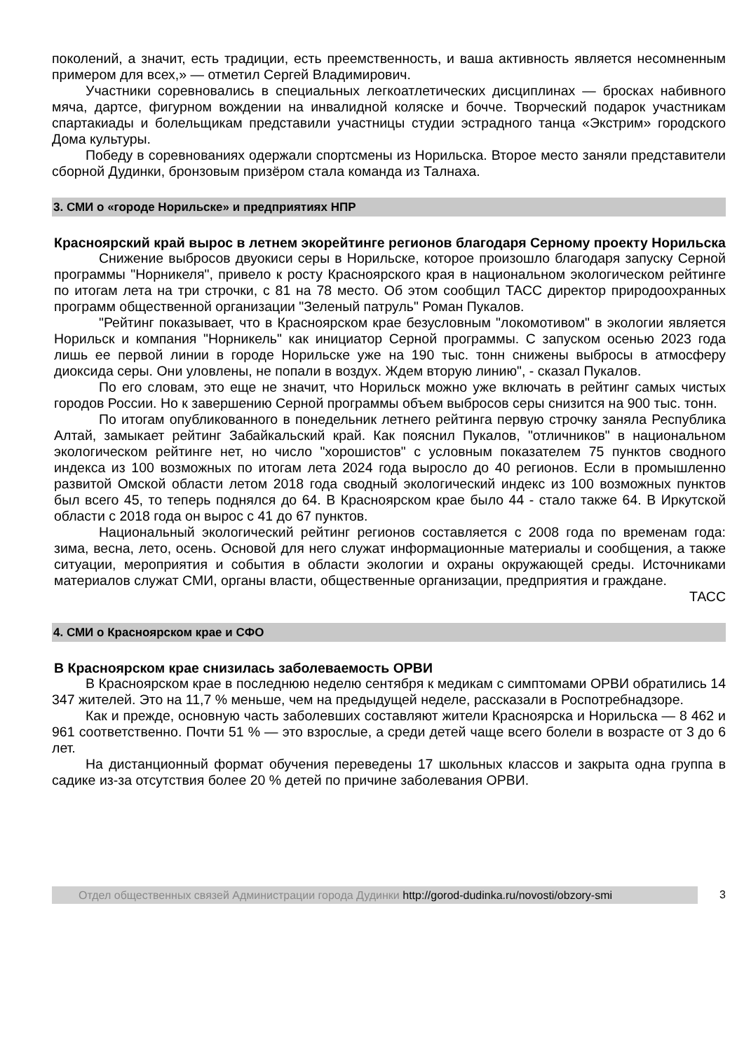поколений, а значит, есть традиции, есть преемственность, и ваша активность является несомненным примером для всех,» — отметил Сергей Владимирович.
Участники соревновались в специальных легкоатлетических дисциплинах — бросках набивного мяча, дартсе, фигурном вождении на инвалидной коляске и бочче. Творческий подарок участникам спартакиады и болельщикам представили участницы студии эстрадного танца «Экстрим» городского Дома культуры.
Победу в соревнованиях одержали спортсмены из Норильска. Второе место заняли представители сборной Дудинки, бронзовым призёром стала команда из Талнаха.
3. СМИ о «городе Норильске» и предприятиях НПР
Красноярский край вырос в летнем экорейтинге регионов благодаря Серному проекту Норильска
Снижение выбросов двуокиси серы в Норильске, которое произошло благодаря запуску Серной программы "Норникеля", привело к росту Красноярского края в национальном экологическом рейтинге по итогам лета на три строчки, с 81 на 78 место. Об этом сообщил ТАСС директор природоохранных программ общественной организации "Зеленый патруль" Роман Пукалов.
"Рейтинг показывает, что в Красноярском крае безусловным "локомотивом" в экологии является Норильск и компания "Норникель" как инициатор Серной программы. С запуском осенью 2023 года лишь ее первой линии в городе Норильске уже на 190 тыс. тонн снижены выбросы в атмосферу диоксида серы. Они уловлены, не попали в воздух. Ждем вторую линию", - сказал Пукалов.
По его словам, это еще не значит, что Норильск можно уже включать в рейтинг самых чистых городов России. Но к завершению Серной программы объем выбросов серы снизится на 900 тыс. тонн.
По итогам опубликованного в понедельник летнего рейтинга первую строчку заняла Республика Алтай, замыкает рейтинг Забайкальский край. Как пояснил Пукалов, "отличников" в национальном экологическом рейтинге нет, но число "хорошистов" с условным показателем 75 пунктов сводного индекса из 100 возможных по итогам лета 2024 года выросло до 40 регионов. Если в промышленно развитой Омской области летом 2018 года сводный экологический индекс из 100 возможных пунктов был всего 45, то теперь поднялся до 64. В Красноярском крае было 44 - стало также 64. В Иркутской области с 2018 года он вырос с 41 до 67 пунктов.
Национальный экологический рейтинг регионов составляется с 2008 года по временам года: зима, весна, лето, осень. Основой для него служат информационные материалы и сообщения, а также ситуации, мероприятия и события в области экологии и охраны окружающей среды. Источниками материалов служат СМИ, органы власти, общественные организации, предприятия и граждане.
ТАСС
4. СМИ о Красноярском крае и СФО
В Красноярском крае снизилась заболеваемость ОРВИ
В Красноярском крае в последнюю неделю сентября к медикам с симптомами ОРВИ обратились 14 347 жителей. Это на 11,7 % меньше, чем на предыдущей неделе, рассказали в Роспотребнадзоре.
Как и прежде, основную часть заболевших составляют жители Красноярска и Норильска — 8 462 и 961 соответственно. Почти 51 % — это взрослые, а среди детей чаще всего болели в возрасте от 3 до 6 лет.
На дистанционный формат обучения переведены 17 школьных классов и закрыта одна группа в садике из-за отсутствия более 20 % детей по причине заболевания ОРВИ.
Отдел общественных связей Администрации города Дудинки http://gorod-dudinka.ru/novosti/obzory-smi
3